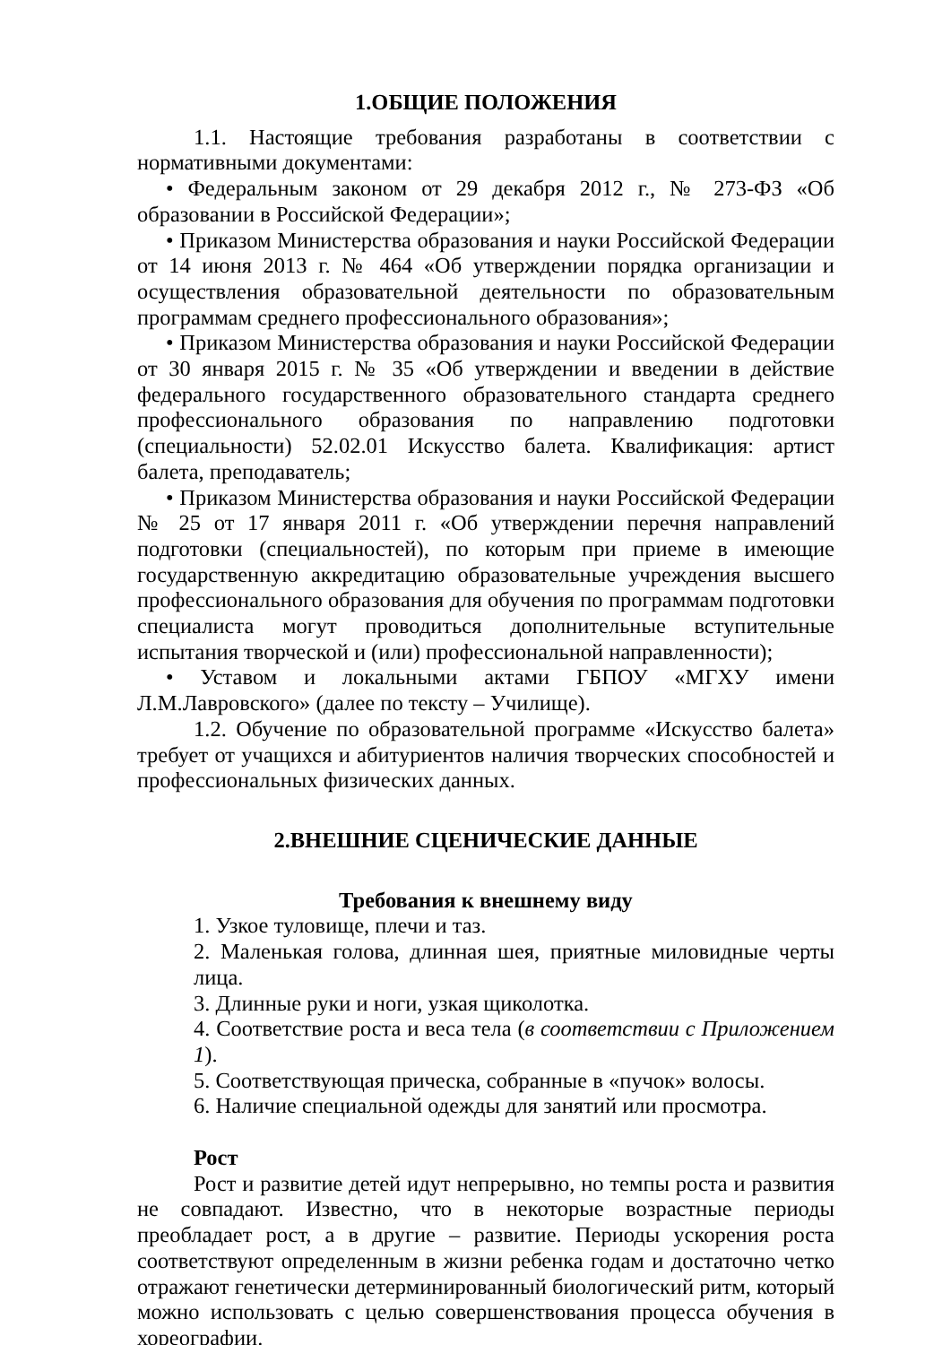1.ОБЩИЕ ПОЛОЖЕНИЯ
1.1. Настоящие требования разработаны в соответствии с нормативными документами:
• Федеральным законом от 29 декабря 2012 г., № 273-ФЗ «Об образовании в Российской Федерации»;
• Приказом Министерства образования и науки Российской Федерации от 14 июня 2013 г. № 464 «Об утверждении порядка организации и осуществления образовательной деятельности по образовательным программам среднего профессионального образования»;
• Приказом Министерства образования и науки Российской Федерации от 30 января 2015 г. № 35 «Об утверждении и введении в действие федерального государственного образовательного стандарта среднего профессионального образования по направлению подготовки (специальности) 52.02.01 Искусство балета. Квалификация: артист балета, преподаватель;
• Приказом Министерства образования и науки Российской Федерации № 25 от 17 января 2011 г. «Об утверждении перечня направлений подготовки (специальностей), по которым при приеме в имеющие государственную аккредитацию образовательные учреждения высшего профессионального образования для обучения по программам подготовки специалиста могут проводиться дополнительные вступительные испытания творческой и (или) профессиональной направленности);
• Уставом и локальными актами ГБПОУ «МГХУ имени Л.М.Лавровского» (далее по тексту – Училище).
1.2. Обучение по образовательной программе «Искусство балета» требует от учащихся и абитуриентов наличия творческих способностей и профессиональных физических данных.
2.ВНЕШНИЕ СЦЕНИЧЕСКИЕ ДАННЫЕ
Требования к внешнему виду
1. Узкое туловище, плечи и таз.
2. Маленькая голова, длинная шея, приятные миловидные черты лица.
3. Длинные руки и ноги, узкая щиколотка.
4. Соответствие роста и веса тела (в соответствии с Приложением 1).
5. Соответствующая прическа, собранные в «пучок» волосы.
6. Наличие специальной одежды для занятий или просмотра.
Рост
Рост и развитие детей идут непрерывно, но темпы роста и развития не совпадают. Известно, что в некоторые возрастные периоды преобладает рост, а в другие – развитие. Периоды ускорения роста соответствуют определенным в жизни ребенка годам и достаточно четко отражают генетически детерминированный биологический ритм, который можно использовать с целью совершенствования процесса обучения в хореографии.